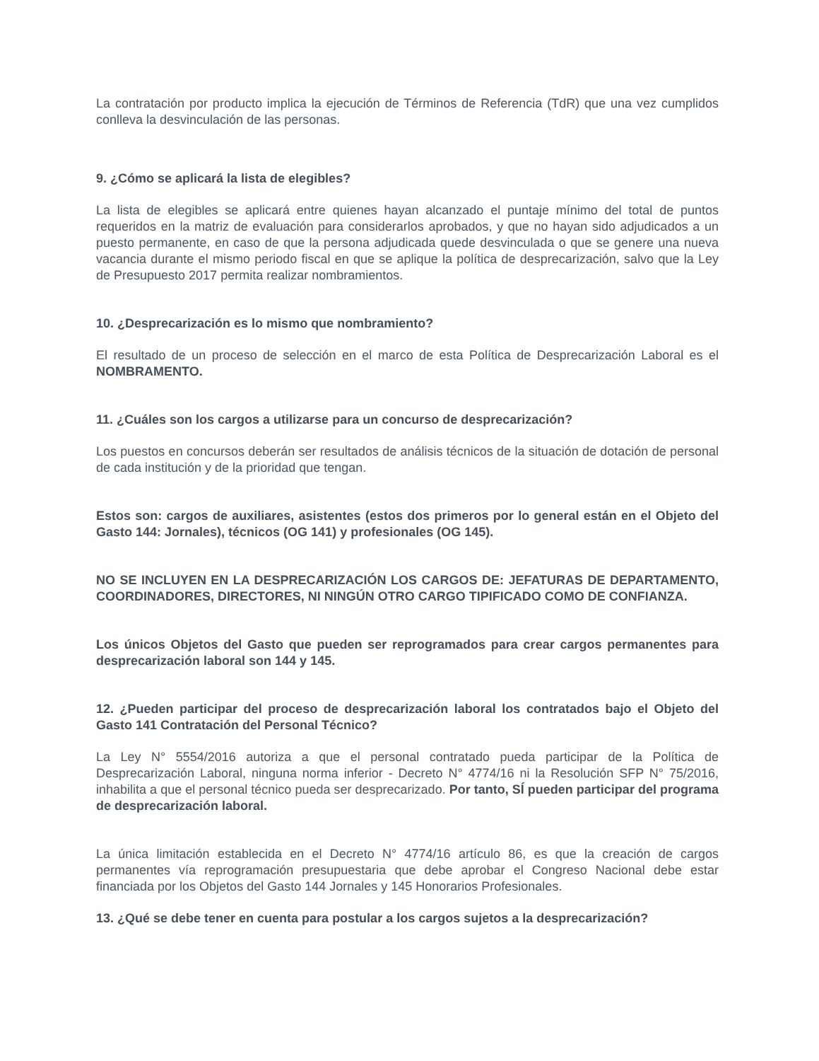La contratación por producto implica la ejecución de Términos de Referencia (TdR) que una vez cumplidos conlleva la desvinculación de las personas.
9. ¿Cómo se aplicará la lista de elegibles?
La lista de elegibles se aplicará entre quienes hayan alcanzado el puntaje mínimo del total de puntos requeridos en la matriz de evaluación para considerarlos aprobados, y que no hayan sido adjudicados a un puesto permanente, en caso de que la persona adjudicada quede desvinculada o que se genere una nueva vacancia durante el mismo periodo fiscal en que se aplique la política de desprecarización, salvo que la Ley de Presupuesto 2017 permita realizar nombramientos.
10. ¿Desprecarización es lo mismo que nombramiento?
El resultado de un proceso de selección en el marco de esta Política de Desprecarización Laboral es el NOMBRAMENTO.
11. ¿Cuáles son los cargos a utilizarse para un concurso de desprecarización?
Los puestos en concursos deberán ser resultados de análisis técnicos de la situación de dotación de personal de cada institución y de la prioridad que tengan.
Estos son: cargos de auxiliares, asistentes (estos dos primeros por lo general están en el Objeto del Gasto 144: Jornales), técnicos (OG 141) y profesionales (OG 145).
NO SE INCLUYEN EN LA DESPRECARIZACIÓN LOS CARGOS DE: JEFATURAS DE DEPARTAMENTO, COORDINADORES, DIRECTORES, NI NINGÚN OTRO CARGO TIPIFICADO COMO DE CONFIANZA.
Los únicos Objetos del Gasto que pueden ser reprogramados para crear cargos permanentes para desprecarización laboral son 144 y 145.
12. ¿Pueden participar del proceso de desprecarización laboral los contratados bajo el Objeto del Gasto 141 Contratación del Personal Técnico?
La Ley N° 5554/2016 autoriza a que el personal contratado pueda participar de la Política de Desprecarización Laboral, ninguna norma inferior - Decreto N° 4774/16 ni la Resolución SFP N° 75/2016, inhabilita a que el personal técnico pueda ser desprecarizado. Por tanto, SÍ pueden participar del programa de desprecarización laboral.
La única limitación establecida en el Decreto N° 4774/16 artículo 86, es que la creación de cargos permanentes vía reprogramación presupuestaria que debe aprobar el Congreso Nacional debe estar financiada por los Objetos del Gasto 144 Jornales y 145 Honorarios Profesionales.
13. ¿Qué se debe tener en cuenta para postular a los cargos sujetos a la desprecarización?